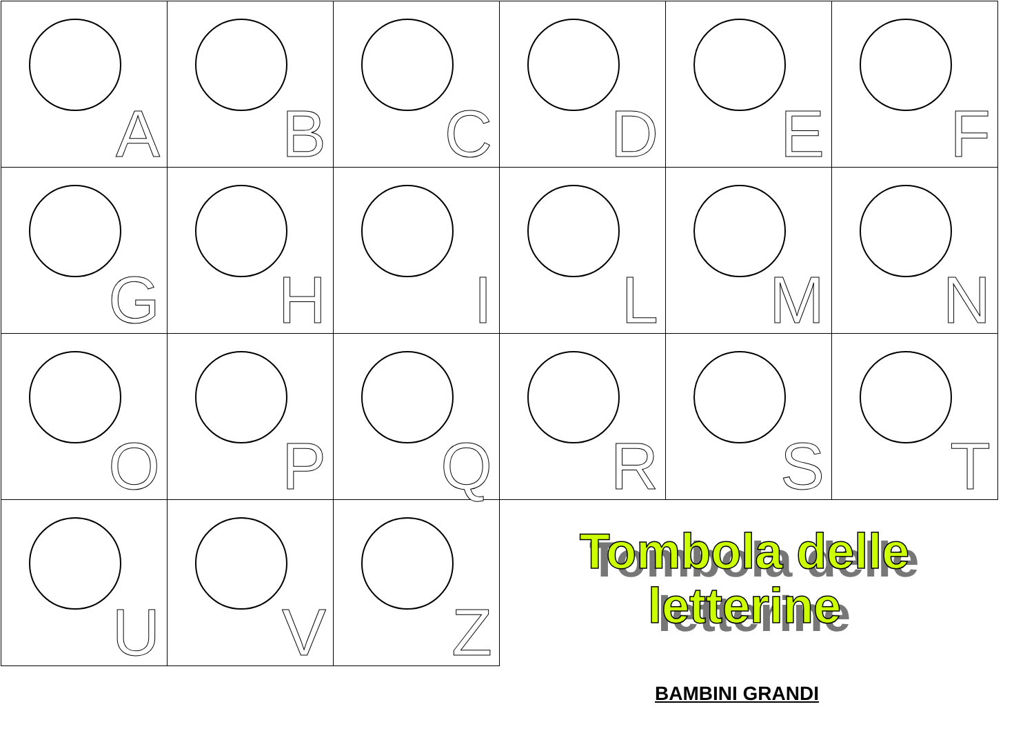| A | B | C | D | E | F |
| G | H | I | L | M | N |
| O | P | Q | R | S | T |
| U | V | Z | | | |
Tombola delle letterine
BAMBINI GRANDI